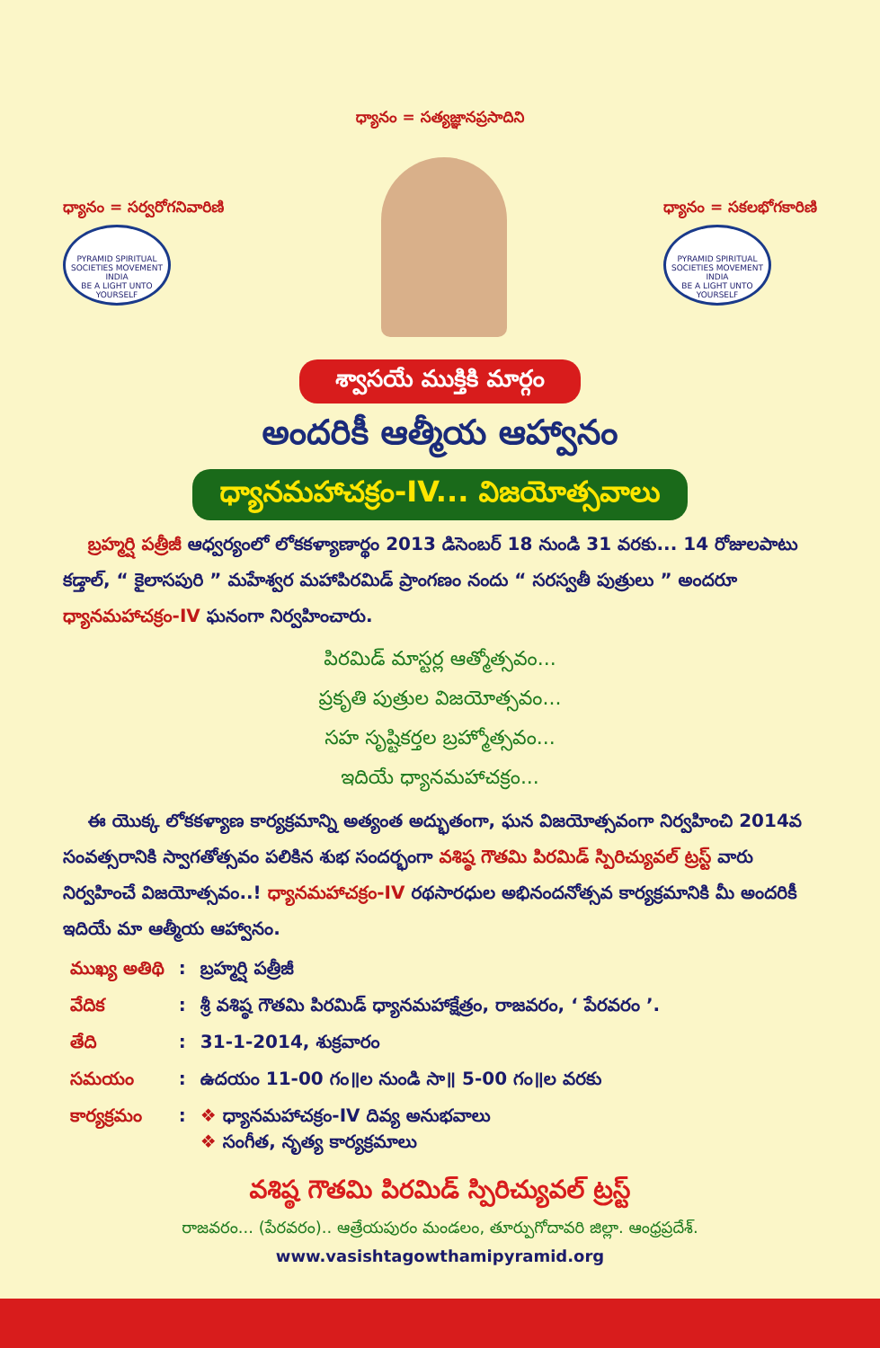ధ్యానం = సత్యజ్ఞానప్రసాదిని
ధ్యానం = సర్వరోగనివారిణి
PYRAMID SPIRITUAL SOCIETIES MOVEMENT INDIA
BE A LIGHT UNTO YOURSELF
ధ్యానం = సకలభోగకారిణి
PYRAMID SPIRITUAL SOCIETIES MOVEMENT INDIA
BE A LIGHT UNTO YOURSELF
శ్వాసయే ముక్తికి మార్గం
అందరికీ ఆత్మీయ ఆహ్వానం
ధ్యానమహాచక్రం-IV... విజయోత్సవాలు
బ్రహ్మర్షి పత్రీజీ ఆధ్వర్యంలో లోకకళ్యాణార్థం 2013 డిసెంబర్ 18 నుండి 31 వరకు... 14 రోజులపాటు కడ్తాల్, “ కైలాసపురి ” మహేశ్వర మహాపిరమిడ్ ప్రాంగణం నందు “ సరస్వతీ పుత్రులు ” అందరూ ధ్యానమహాచక్రం-IV ఘనంగా నిర్వహించారు.
పిరమిడ్ మాస్టర్ల ఆత్మోత్సవం...
ప్రకృతి పుత్రుల విజయోత్సవం...
సహ సృష్టికర్తల బ్రహ్మోత్సవం...
ఇదియే ధ్యానమహాచక్రం...
ఈ యొక్క లోకకళ్యాణ కార్యక్రమాన్ని అత్యంత అద్భుతంగా, ఘన విజయోత్సవంగా నిర్వహించి 2014వ సంవత్సరానికి స్వాగతోత్సవం పలికిన శుభ సందర్భంగా వశిష్ఠ గౌతమి పిరమిడ్ స్పిరిచ్యువల్ ట్రస్ట్ వారు నిర్వహించే విజయోత్సవం..! ధ్యానమహాచక్రం-IV రథసారధుల అభినందనోత్సవ కార్యక్రమానికి మీ అందరికీ ఇదియే మా ఆత్మీయ ఆహ్వానం.
| ముఖ్య అతిథి | : | బ్రహ్మర్షి పత్రీజీ |
| వేదిక | : | శ్రీ వశిష్ఠ గౌతమి పిరమిడ్ ధ్యానమహాక్షేత్రం, రాజవరం, ‘ పేరవరం ’. |
| తేది | : | 31-1-2014, శుక్రవారం |
| సమయం | : | ఉదయం 11-00 గం॥ల నుండి సా॥ 5-00 గం॥ల వరకు |
| కార్యక్రమం | : | ❖ ధ్యానమహాచక్రం-IV దివ్య అనుభవాలు ❖ సంగీత, నృత్య కార్యక్రమాలు |
వశిష్ఠ గౌతమి పిరమిడ్ స్పిరిచ్యువల్ ట్రస్ట్
రాజవరం... (పేరవరం).. ఆత్రేయపురం మండలం, తూర్పుగోదావరి జిల్లా. ఆంధ్రప్రదేశ్.
www.vasishtagowthamipyramid.org